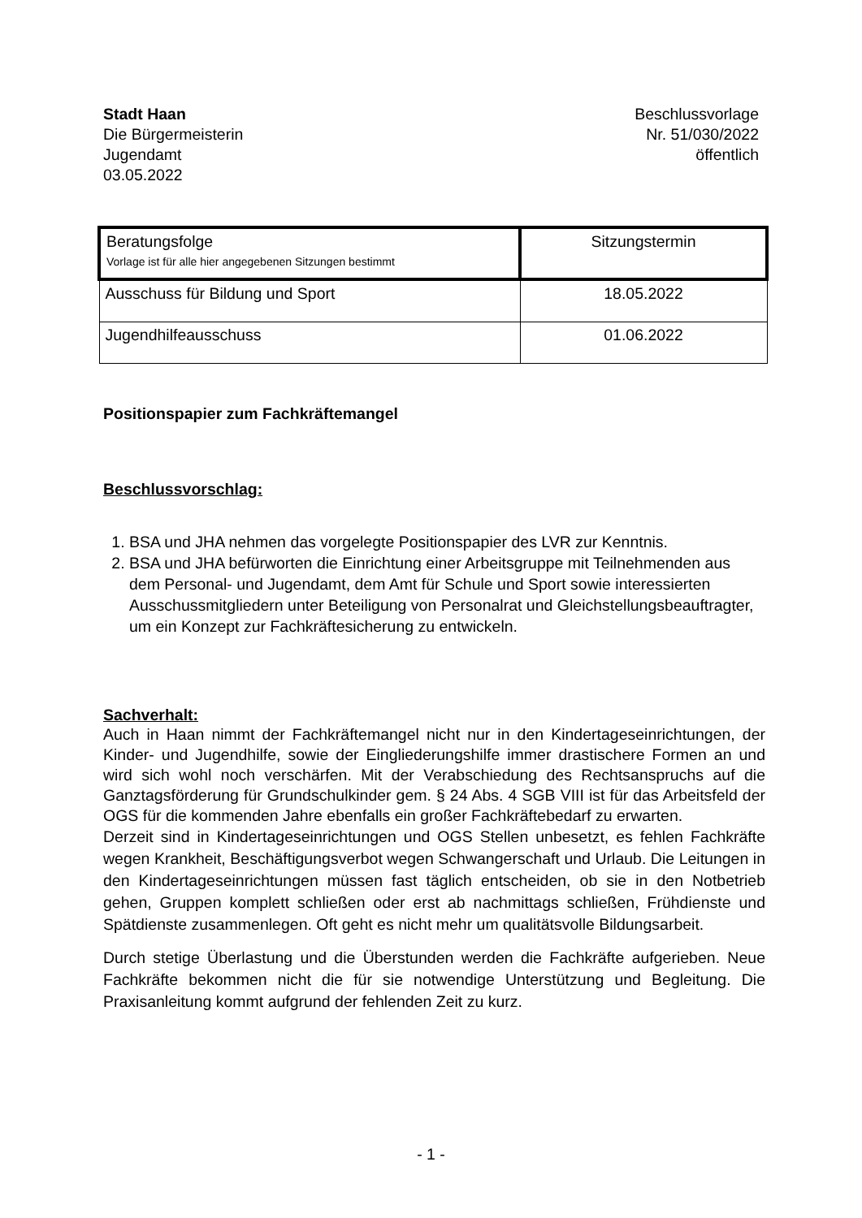Stadt Haan
Die Bürgermeisterin
Jugendamt
03.05.2022
Beschlussvorlage
Nr. 51/030/2022
öffentlich
| Beratungsfolge Vorlage ist für alle hier angegebenen Sitzungen bestimmt | Sitzungstermin |
| Ausschuss für Bildung und Sport | 18.05.2022 |
| Jugendhilfeausschuss | 01.06.2022 |
Positionspapier zum Fachkräftemangel
Beschlussvorschlag:
1. BSA und JHA nehmen das vorgelegte Positionspapier des LVR zur Kenntnis.
2. BSA und JHA befürworten die Einrichtung einer Arbeitsgruppe mit Teilnehmenden aus dem Personal- und Jugendamt, dem Amt für Schule und Sport sowie interessierten Ausschussmitgliedern unter Beteiligung von Personalrat und Gleichstellungsbeauftragter, um ein Konzept zur Fachkräftesicherung zu entwickeln.
Sachverhalt:
Auch in Haan nimmt der Fachkräftemangel nicht nur in den Kindertageseinrichtungen, der Kinder- und Jugendhilfe, sowie der Eingliederungshilfe immer drastischere Formen an und wird sich wohl noch verschärfen. Mit der Verabschiedung des Rechtsanspruchs auf die Ganztagsförderung für Grundschulkinder gem. § 24 Abs. 4 SGB VIII ist für das Arbeitsfeld der OGS für die kommenden Jahre ebenfalls ein großer Fachkräftebedarf zu erwarten.
Derzeit sind in Kindertageseinrichtungen und OGS Stellen unbesetzt, es fehlen Fachkräfte wegen Krankheit, Beschäftigungsverbot wegen Schwangerschaft und Urlaub. Die Leitungen in den Kindertageseinrichtungen müssen fast täglich entscheiden, ob sie in den Notbetrieb gehen, Gruppen komplett schließen oder erst ab nachmittags schließen, Frühdienste und Spätdienste zusammenlegen. Oft geht es nicht mehr um qualitätsvolle Bildungsarbeit.
Durch stetige Überlastung und die Überstunden werden die Fachkräfte aufgerieben. Neue Fachkräfte bekommen nicht die für sie notwendige Unterstützung und Begleitung. Die Praxisanleitung kommt aufgrund der fehlenden Zeit zu kurz.
- 1 -